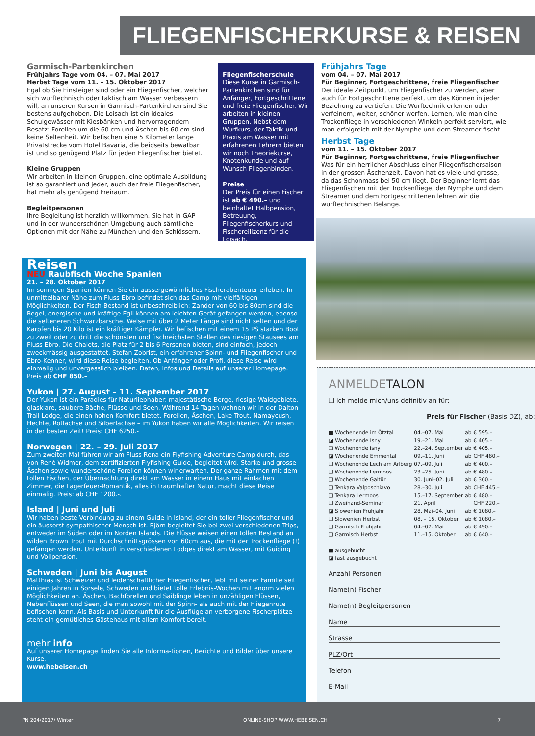FLIEGENFISCHERKURSE & REISEN 2017
Garmisch-Partenkirchen
Frühjahrs Tage vom 04. – 07. Mai 2017
Herbst Tage vom 11. – 15. Oktober 2017
Egal ob Sie Einsteiger sind oder ein Fliegenfischer, welcher sich wurftechnisch oder taktisch am Wasser verbessern will; an unseren Kursen in Garmisch-Partenkirchen sind Sie bestens aufgehoben. Die Loisach ist ein ideales Schulgewässer mit Kiesbänken und hervorragendem Besatz: Forellen um die 60 cm und Äschen bis 60 cm sind keine Seltenheit. Wir befischen eine 5 Kilometer lange Privatstrecke vom Hotel Bavaria, die beidseits bewatbar ist und so genügend Platz für jeden Fliegenfischer bietet.
Kleine Gruppen
Wir arbeiten in kleinen Gruppen, eine optimale Ausbildung ist so garantiert und jeder, auch der freie Fliegenfischer, hat mehr als genügend Freiraum.
Begleitpersonen
Ihre Begleitung ist herzlich willkommen. Sie hat in GAP und in der wunderschönen Umgebung auch sämtliche Optionen mit der Nähe zu München und den Schlössern.
Fliegenfischerschule
Diese Kurse in Garmisch-Partenkirchen sind für Anfänger, Fortgeschrittene und freie Fliegenfischer. Wir arbeiten in kleinen Gruppen. Nebst dem Wurfkurs, der Taktik und Praxis am Wasser mit erfahrenen Lehrern bieten wir noch Theoriekurse, Knotenkunde und auf Wunsch Fliegenbinden.
Preise
Der Preis für einen Fischer ist ab € 490.– und beinhaltet Halbpension, Betreuung, Fliegenfischerkurs und Fischereilizenz für die Loisach.
Frühjahrs Tage
vom 04. – 07. Mai 2017
Für Beginner, Fortgeschrittene, freie Fliegenfischer
Der ideale Zeitpunkt, um Fliegenfischer zu werden, aber auch für Fortgeschrittene perfekt, um das Können in jeder Beziehung zu vertiefen. Die Wurftechnik erlernen oder verfeinern, weiter, schöner werfen. Lernen, wie man eine Trockenfliege in verschiedenen Winkeln perfekt serviert, wie man erfolgreich mit der Nymphe und dem Streamer fischt.
Herbst Tage
vom 11. – 15. Oktober 2017
Für Beginner, Fortgeschrittene, freie Fliegenfischer
Was für ein herrlicher Abschluss einer Fliegenfischersaison in der grossen Äschenzeit. Davon hat es viele und grosse, da das Schonmass bei 50 cm liegt. Der Beginner lernt das Fliegenfischen mit der Trockenfliege, der Nymphe und dem Streamer und dem Fortgeschrittenen lehren wir die wurftechnischen Belange.
Reisen
NEU Raubfisch Woche Spanien
21. – 28. Oktober 2017
Im sonnigen Spanien können Sie ein aussergewöhnliches Fischerabenteuer erleben. In unmittelbarer Nähe zum Fluss Ebro befindet sich das Camp mit vielfältigen Möglichkeiten. Der Fisch-Bestand ist unbeschreiblich: Zander von 60 bis 80cm sind die Regel, energische und kräftige Egli können am leichten Gerät gefangen werden, ebenso die selteneren Schwarzbarsche. Welse mit über 2 Meter Länge sind nicht selten und der Karpfen bis 20 Kilo ist ein kräftiger Kämpfer. Wir befischen mit einem 15 PS starken Boot zu zweit oder zu dritt die schönsten und fischreichsten Stellen des riesigen Stausees am Fluss Ebro. Die Chalets, die Platz für 2 bis 6 Personen bieten, sind einfach, jedoch zweckmässig ausgestattet. Stefan Zobrist, ein erfahrener Spinn- und Fliegenfischer und Ebro-Kenner, wird diese Reise begleiten. Ob Anfänger oder Profi, diese Reise wird einmalig und unvergesslich bleiben. Daten, Infos und Details auf unserer Homepage.
Preis ab CHF 850.–
Yukon | 27. August – 11. September 2017
Der Yukon ist ein Paradies für Naturliebhaber: majestätische Berge, riesige Waldgebiete, glasklare, saubere Bäche, Flüsse und Seen. Während 14 Tagen wohnen wir in der Dalton Trail Lodge, die einen hohen Komfort bietet. Forellen, Äschen, Lake Trout, Namaycush, Hechte, Rotlachse und Silberlachse – im Yukon haben wir alle Möglichkeiten. Wir reisen in der besten Zeit! Preis: CHF 6250.-
Norwegen | 22. – 29. Juli 2017
Zum zweiten Mal führen wir am Fluss Rena ein Flyfishing Adventure Camp durch, das von René Widmer, dem zertifizierten Flyfishing Guide, begleitet wird. Starke und grosse Äschen sowie wunderschöne Forellen können wir erwarten. Der ganze Rahmen mit dem tollen Fischen, der Übernachtung direkt am Wasser in einem Haus mit einfachen Zimmer, die Lagerfeuer-Romantik, alles in traumhafter Natur, macht diese Reise einmalig. Preis: ab CHF 1200.-.
Island | Juni und Juli
Wir haben beste Verbindung zu einem Guide in Island, der ein toller Fliegenfischer und ein äusserst sympathischer Mensch ist. Björn begleitet Sie bei zwei verschiedenen Trips, entweder im Süden oder im Norden Islands. Die Flüsse weisen einen tollen Bestand an wilden Brown Trout mit Durchschnittsgrössen von 60cm aus, die mit der Trockenfliege (!) gefangen werden. Unterkunft in verschiedenen Lodges direkt am Wasser, mit Guiding und Vollpension.
Schweden | Juni bis August
Matthias ist Schweizer und leidenschaftlicher Fliegenfischer, lebt mit seiner Familie seit einigen Jahren in Sorsele, Schweden und bietet tolle Erlebnis-Wochen mit enorm vielen Möglichkeiten an. Äschen, Bachforellen und Saiblinge leben in unzähligen Flüssen, Nebenflüssen und Seen, die man sowohl mit der Spinn- als auch mit der Fliegenrute befischen kann. Als Basis und Unterkunft für die Ausflüge an verborgene Fischerplätze steht ein gemütliches Gästehaus mit allem Komfort bereit.
mehr info
Auf unserer Homepage finden Sie alle Informa-tionen, Berichte und Bilder über unsere Kurse.
www.hebeisen.ch
ANMELDETALON
❑ Ich melde mich/uns definitiv an für:
Preis für Fischer (Basis DZ), ab:
| ■ Wochenende im Ötztal | 04.–07. Mai | ab | € 595.– |
| ◪ Wochenende Isny | 19.–21. Mai | ab | € 405.– |
| ❑ Wochenende Isny | 22.–24. September | ab | € 405.– |
| ◪ Wochenende Emmental | 09.–11. Juni | ab | CHF 480.– |
| ❑ Wochenende Lech am Arlberg | 07.–09. Juli | ab | € 400.– |
| ❑ Wochenende Lermoos | 23.–25. Juni | ab | € 480.– |
| ❑ Wochenende Galtür | 30. Juni–02. Juli | ab | € 360.– |
| ❑ Tenkara Valposchiavo | 28.–30. Juli | ab | CHF 445.– |
| ❑ Tenkara Lermoos | 15.–17. September | ab | € 480.– |
| ❑ Zweihand-Seminar | 21. April | | CHF 220.– |
| ◪ Slowenien Frühjahr | 28. Mai–04. Juni | ab | € 1080.– |
| ❑ Slowenien Herbst | 08. – 15. Oktober | ab | € 1080.– |
| ❑ Garmisch Frühjahr | 04.–07. Mai | ab | € 490.– |
| ❑ Garmisch Herbst | 11.–15. Oktober | ab | € 640.– |
■ ausgebucht
◪ fast ausgebucht
Anzahl Personen
Name(n) Fischer
Name(n) Begleitpersonen
Name
Strasse
PLZ/Ort
Telefon
E-Mail
PN 204/2017/ Winter ONLINE-SHOP WWW.HEBEISEN.CH 7